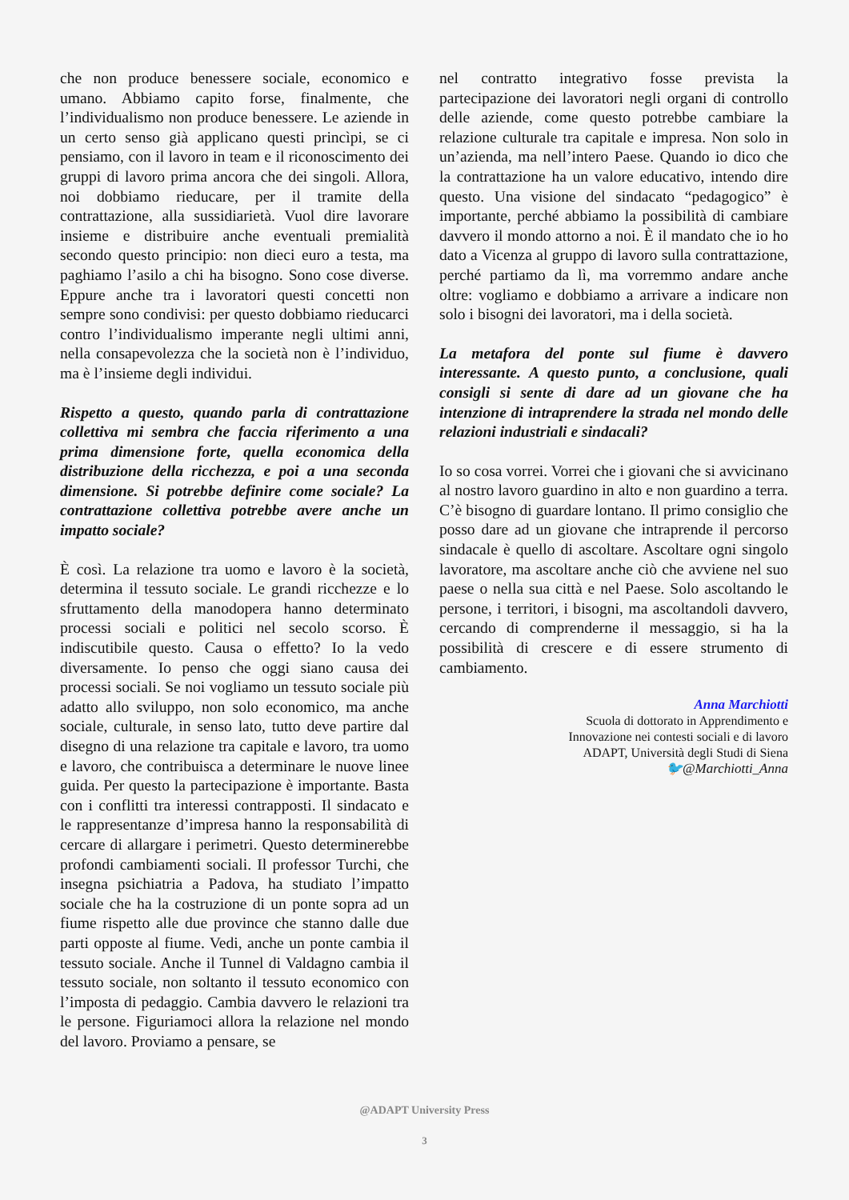che non produce benessere sociale, economico e umano. Abbiamo capito forse, finalmente, che l’individualismo non produce benessere. Le aziende in un certo senso già applicano questi princìpi, se ci pensiamo, con il lavoro in team e il riconoscimento dei gruppi di lavoro prima ancora che dei singoli. Allora, noi dobbiamo rieducare, per il tramite della contrattazione, alla sussidiarietà. Vuol dire lavorare insieme e distribuire anche eventuali premialità secondo questo principio: non dieci euro a testa, ma paghiamo l’asilo a chi ha bisogno. Sono cose diverse. Eppure anche tra i lavoratori questi concetti non sempre sono condivisi: per questo dobbiamo rieducarci contro l’individualismo imperante negli ultimi anni, nella consapevolezza che la società non è l’individuo, ma è l’insieme degli individui.
Rispetto a questo, quando parla di contrattazione collettiva mi sembra che faccia riferimento a una prima dimensione forte, quella economica della distribuzione della ricchezza, e poi a una seconda dimensione. Si potrebbe definire come sociale? La contrattazione collettiva potrebbe avere anche un impatto sociale?
È così. La relazione tra uomo e lavoro è la società, determina il tessuto sociale. Le grandi ricchezze e lo sfruttamento della manodopera hanno determinato processi sociali e politici nel secolo scorso. È indiscutibile questo. Causa o effetto? Io la vedo diversamente. Io penso che oggi siano causa dei processi sociali. Se noi vogliamo un tessuto sociale più adatto allo sviluppo, non solo economico, ma anche sociale, culturale, in senso lato, tutto deve partire dal disegno di una relazione tra capitale e lavoro, tra uomo e lavoro, che contribuisca a determinare le nuove linee guida. Per questo la partecipazione è importante. Basta con i conflitti tra interessi contrapposti. Il sindacato e le rappresentanze d’impresa hanno la responsabilità di cercare di allargare i perimetri. Questo determinerebbe profondi cambiamenti sociali. Il professor Turchi, che insegna psichiatria a Padova, ha studiato l’impatto sociale che ha la costruzione di un ponte sopra ad un fiume rispetto alle due province che stanno dalle due parti opposte al fiume. Vedi, anche un ponte cambia il tessuto sociale. Anche il Tunnel di Valdagno cambia il tessuto sociale, non soltanto il tessuto economico con l’imposta di pedaggio. Cambia davvero le relazioni tra le persone. Figuriamoci allora la relazione nel mondo del lavoro. Proviamo a pensare, se
nel contratto integrativo fosse prevista la partecipazione dei lavoratori negli organi di controllo delle aziende, come questo potrebbe cambiare la relazione culturale tra capitale e impresa. Non solo in un’azienda, ma nell’intero Paese. Quando io dico che la contrattazione ha un valore educativo, intendo dire questo. Una visione del sindacato “pedagogico” è importante, perché abbiamo la possibilità di cambiare davvero il mondo attorno a noi. È il mandato che io ho dato a Vicenza al gruppo di lavoro sulla contrattazione, perché partiamo da lì, ma vorremmo andare anche oltre: vogliamo e dobbiamo a arrivare a indicare non solo i bisogni dei lavoratori, ma i della società.
La metafora del ponte sul fiume è davvero interessante. A questo punto, a conclusione, quali consigli si sente di dare ad un giovane che ha intenzione di intraprendere la strada nel mondo delle relazioni industriali e sindacali?
Io so cosa vorrei. Vorrei che i giovani che si avvicinano al nostro lavoro guardino in alto e non guardino a terra. C’è bisogno di guardare lontano. Il primo consiglio che posso dare ad un giovane che intraprende il percorso sindacale è quello di ascoltare. Ascoltare ogni singolo lavoratore, ma ascoltare anche ciò che avviene nel suo paese o nella sua città e nel Paese. Solo ascoltando le persone, i territori, i bisogni, ma ascoltandoli davvero, cercando di comprenderne il messaggio, si ha la possibilità di crescere e di essere strumento di cambiamento.
Anna Marchiotti
Scuola di dottorato in Apprendimento e
Innovazione nei contesti sociali e di lavoro
ADAPT, Università degli Studi di Siena
🐦@Marchiotti_Anna
@ADAPT University Press
3